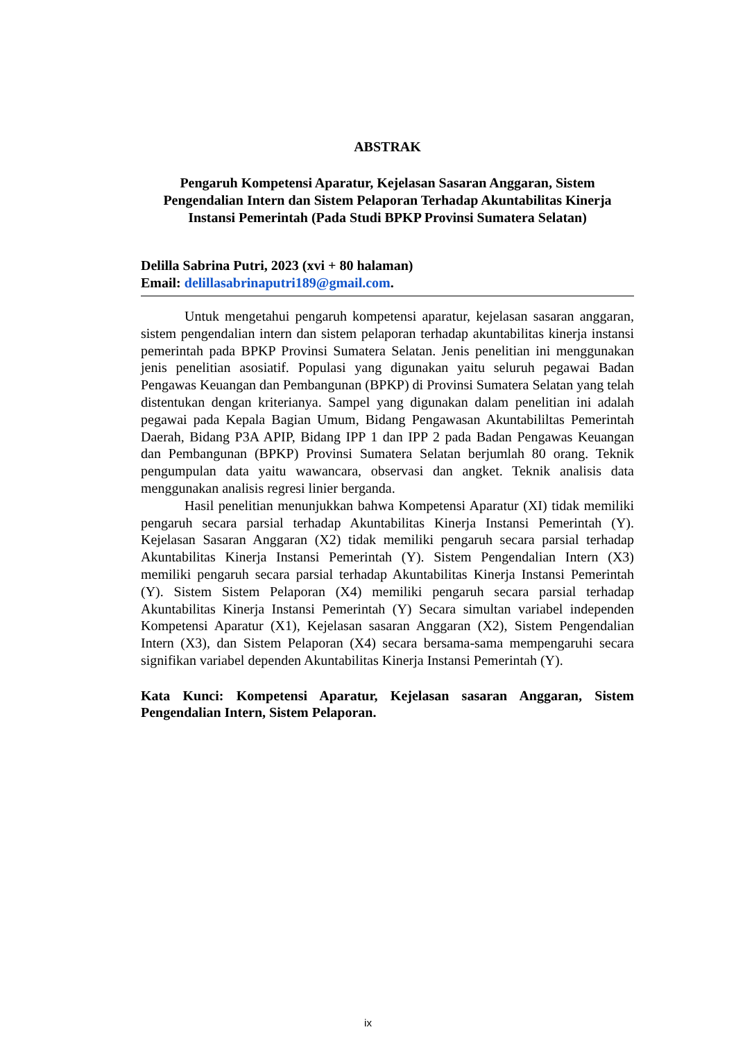ABSTRAK
Pengaruh Kompetensi Aparatur, Kejelasan Sasaran Anggaran, Sistem Pengendalian Intern dan Sistem Pelaporan Terhadap Akuntabilitas Kinerja Instansi Pemerintah (Pada Studi BPKP Provinsi Sumatera Selatan)
Delilla Sabrina Putri, 2023 (xvi + 80 halaman)
Email: delillasabrinaputri189@gmail.com.
Untuk mengetahui pengaruh kompetensi aparatur, kejelasan sasaran anggaran, sistem pengendalian intern dan sistem pelaporan terhadap akuntabilitas kinerja instansi pemerintah pada BPKP Provinsi Sumatera Selatan. Jenis penelitian ini menggunakan jenis penelitian asosiatif. Populasi yang digunakan yaitu seluruh pegawai Badan Pengawas Keuangan dan Pembangunan (BPKP) di Provinsi Sumatera Selatan yang telah distentukan dengan kriterianya. Sampel yang digunakan dalam penelitian ini adalah pegawai pada Kepala Bagian Umum, Bidang Pengawasan Akuntabililtas Pemerintah Daerah, Bidang P3A APIP, Bidang IPP 1 dan IPP 2 pada Badan Pengawas Keuangan dan Pembangunan (BPKP) Provinsi Sumatera Selatan berjumlah 80 orang. Teknik pengumpulan data yaitu wawancara, observasi dan angket. Teknik analisis data menggunakan analisis regresi linier berganda.
Hasil penelitian menunjukkan bahwa Kompetensi Aparatur (XI) tidak memiliki pengaruh secara parsial terhadap Akuntabilitas Kinerja Instansi Pemerintah (Y). Kejelasan Sasaran Anggaran (X2) tidak memiliki pengaruh secara parsial terhadap Akuntabilitas Kinerja Instansi Pemerintah (Y). Sistem Pengendalian Intern (X3) memiliki pengaruh secara parsial terhadap Akuntabilitas Kinerja Instansi Pemerintah (Y). Sistem Sistem Pelaporan (X4) memiliki pengaruh secara parsial terhadap Akuntabilitas Kinerja Instansi Pemerintah (Y) Secara simultan variabel independen Kompetensi Aparatur (X1), Kejelasan sasaran Anggaran (X2), Sistem Pengendalian Intern (X3), dan Sistem Pelaporan (X4) secara bersama-sama mempengaruhi secara signifikan variabel dependen Akuntabilitas Kinerja Instansi Pemerintah (Y).
Kata Kunci: Kompetensi Aparatur, Kejelasan sasaran Anggaran, Sistem Pengendalian Intern, Sistem Pelaporan.
ix